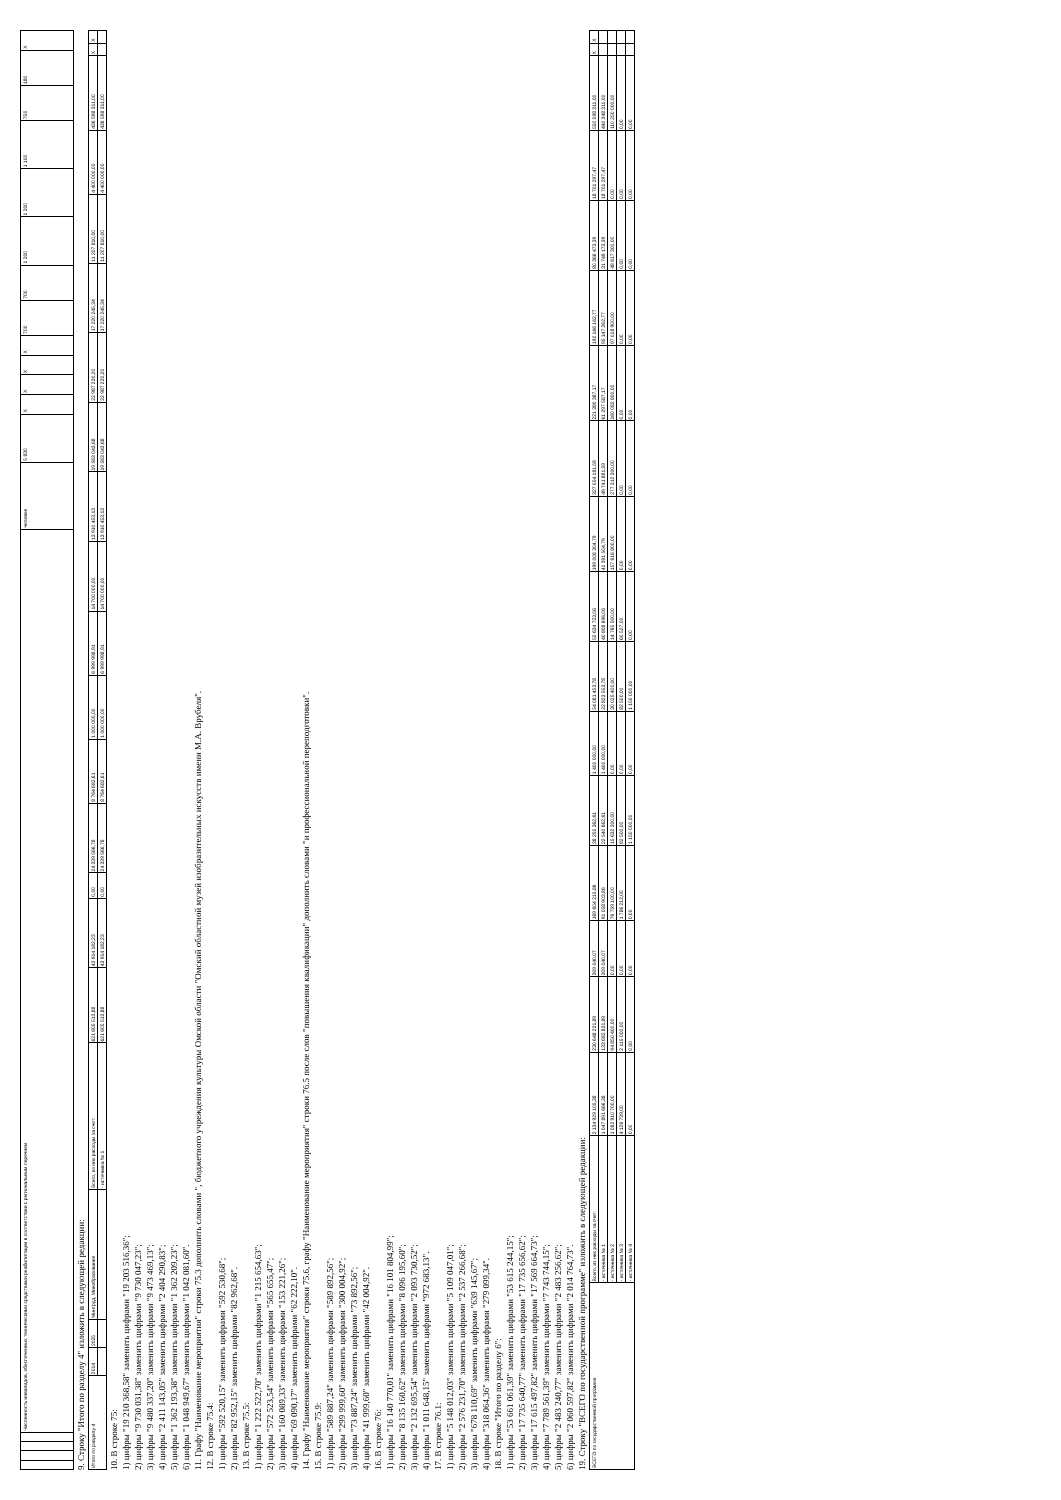| | | | | Численность инвалидов, обеспеченных техническими средствами реабилитации в соответствии с региональным перечнем | человек | 5 830 | X | X | X | X | 700 | 700 | 1 200 | 1 200 | 1 100 | 750 | 180 | X |
9. Строку "Итого по разделу 4" изложить в следующей редакции:
| Итого по разделу 4 | 2014 | 2025 | Минтруд, Минобразования | Всего, из них расходы за счет: | 621 605 513,88 | 43 914 182,23 | 0,00 | 24 339 566,78 | 8 764 682,61 | 1 000 000,00 | 6 999 998,91 | 14 700 000,00 | 13 910 453,13 | 19 563 043,68 | 22 987 220,20 | 17 220 245,34 | 11 207 810,00 | 4 400 000,00 | 436 598 311,00 | X | X |
| | | | | - источника № 1 | 621 605 513,88 | 43 914 182,23 | 0,00 | 24 339 566,78 | 8 764 682,61 | 1 000 000,00 | 6 999 998,91 | 14 700 000,00 | 13 910 453,13 | 19 563 043,68 | 22 987 220,20 | 17 220 245,34 | 11 207 810,00 | 4 400 000,00 | 436 598 311,00 | | |
10. В строке 75:
1) цифры "19 210 368,58" заменить цифрами "19 203 516,36";
2) цифры "9 730 031,38" заменить цифрами "9 730 047,23";
3) цифры "9 480 337,20" заменить цифрами "9 473 469,13";
4) цифры "2 411 143,05" заменить цифрами "2 404 290,83";
5) цифры "1 362 193,38" заменить цифрами "1 362 209,23";
6) цифры "1 048 949,67" заменить цифрами "1 042 081,60".
11. Графу "Наименование мероприятия" строки 75.3 дополнить словами ", бюджетного учреждения культуры Омской области "Омский областной музей изобразительных искусств имени М.А. Врубеля".
12. В строке 75.4:
1) цифры "592 520,15" заменить цифрами "592 530,68";
2) цифры "82 952,15" заменить цифрами "82 962,68".
13. В строке 75.5:
1) цифры "1 222 522,70" заменить цифрами "1 215 654,63";
2) цифры "572 523,54" заменить цифрами "565 655,47";
3) цифры "160 089,33" заменить цифрами "153 221,26";
4) цифры "69 090,17" заменить цифрами "62 222,10".
14. Графу "Наименование мероприятия" строки 75.6, графу "Наименование мероприятия" строки 76.5 после слов "повышения квалификации" дополнить словами "и профессиональной переподготовки".
15. В строке 75.9:
1) цифры "589 887,24" заменить цифрами "589 892,56";
2) цифры "299 999,60" заменить цифрами "300 004,92";
3) цифры "73 887,24" заменить цифрами "73 892,56";
4) цифры "41 999,60" заменить цифрами "42 004,92".
16. В строке 76:
1) цифры "16 140 770,01" заменить цифрами "16 101 804,99";
2) цифры "8 135 160,62" заменить цифрами "8 096 195,60";
3) цифры "2 132 695,54" заменить цифрами "2 093 730,52";
4) цифры "1 011 648,15" заменить цифрами "972 683,13".
17. В строке 76.1:
1) цифры "5 148 012,03" заменить цифрами "5 109 047,01";
2) цифры "2 576 231,70" заменить цифрами "2 537 266,68";
3) цифры "678 110,69" заменить цифрами "639 145,67";
4) цифры "318 064,36" заменить цифрами "279 099,34".
18. В строке "Итого по разделу 6":
1) цифры "53 661 061,39" заменить цифрами "53 615 244,15";
2) цифры "17 735 640,77" заменить цифрами "17 735 656,62";
3) цифры "17 615 497,82" заменить цифрами "17 569 664,73";
4) цифры "7 789 561,39" заменить цифрами "7 743 744,15";
5) цифры "2 483 240,77" заменить цифрами "2 483 256,62";
6) цифры "2 060 597,82" заменить цифрами "2 014 764,73".
19. Строку "ВСЕГО по государственной программе" изложить в следующей редакции:
| ВСЕГО по государственной программе | Всего, из них расходы за счет: | 2 134 929 105,38 | 230 648 231,89 | 309 040,07 | 169 604 215,86 | 38 255 362,61 | 1 400 000,00 | 54 081 453,78 | 55 634 723,06 | 199 008 304,79 | 327 054 181,59 | 221 380 387,17 | 192 166 162,77 | 80 366 473,39 | 18 701 297,47 | 550 598 311,00 | X | X |
| | - источника № 1 | 1 047 891 666,38 | 133 682 831,89 | 309 040,07 | 91 058 903,86 | 22 540 662,61 | 1 400 000,00 | 22 823 553,78 | 40 808 696,06 | 41 391 504,79 | 49 741 881,59 | 61 297 587,17 | 95 147 262,77 | 31 749 173,39 | 18 701 297,47 | 440 348 311,00 | | |
| | - источника № 2 | 1 082 910 700,00 | 94 850 400,00 | 0,00 | 76 759 100,00 | 15 632 200,00 | 0,00 | 30 025 400,00 | 14 765 500,00 | 157 616 800,00 | 277 312 300,00 | 160 082 800,00 | 97 018 900,00 | 48 617 300,00 | 0,00 | 110 250 000,00 | | |
| | - источника № 3 | 4 126 739,00 | 2 115 000,00 | 0,00 | 1 786 212,00 | 82 500,00 | 0,00 | 82 500,00 | 60 527,00 | 0,00 | 0,00 | 0,00 | 0,00 | 0,00 | 0,00 | 0,00 | | |
| | - источника № 4 | 0,00 | 0,00 | 0,00 | 0,00 | 1 150 000,00 | 0,00 | 1 150 000,00 | 0,00 | 0,00 | 0,00 | 0,00 | 0,00 | 0,00 | 0,00 | 0,00 | | |